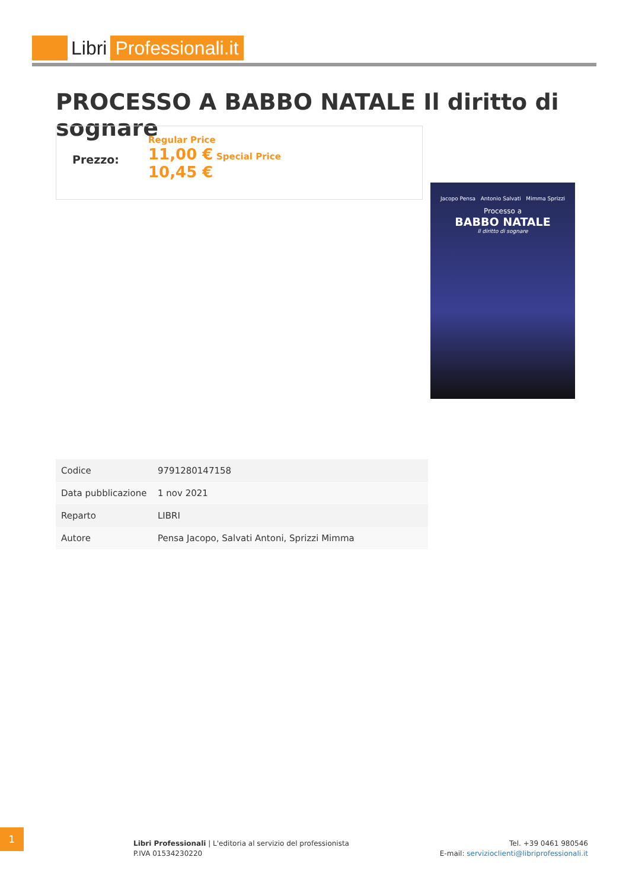Libri Professionali.it
PROCESSO A BABBO NATALE Il diritto di sognare
Prezzo:
Regular Price
11,00 € Special Price
10,45 €
Jacopo Pensa Antonio Salvati Mimma Sprizzi
Processo a
BABBO NATALE
Il diritto di sognare
| Codice | 9791280147158 |
| Data pubblicazione | 1 nov 2021 |
| Reparto | LIBRI |
| Autore | Pensa Jacopo, Salvati Antoni, Sprizzi Mimma |
1
Libri Professionali | L'editoria al servizio del professionista
P.IVA 01534230220
Tel. +39 0461 980546
E-mail: servizioclienti@libriprofessionali.it